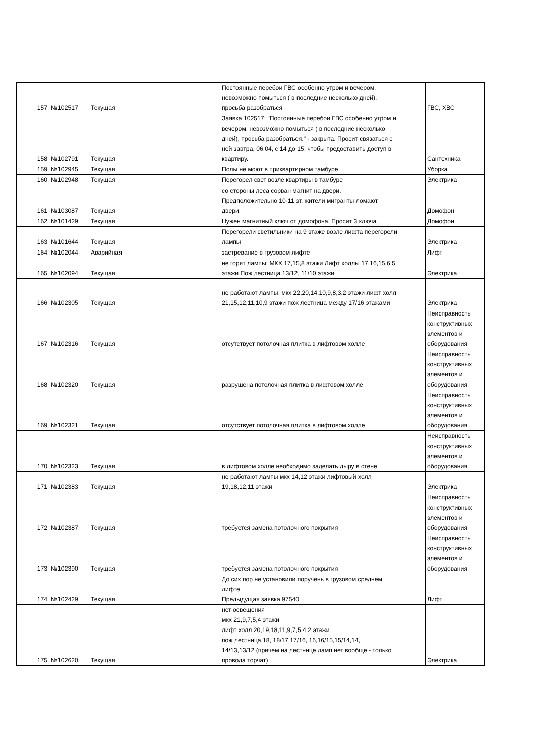| 157 | №102517 | Текущая | Постоянные перебои ГВС особенно утром и вечером, невозможно помыться ( в последние несколько дней), просьба разобраться | ГВС, ХВС |
| 158 | №102791 | Текущая | Заявка 102517: "Постоянные перебои ГВС особенно утром и вечером, невозможно помыться ( в последние несколько дней), просьба разобраться." - закрыта. Просит связаться с ней завтра, 06.04, с 14 до 15, чтобы предоставить доступ в квартиру. | Сантехника |
| 159 | №102945 | Текущая | Полы не моют в приквартирном тамбуре | Уборка |
| 160 | №102948 | Текущая | Перегорел свет возле квартиры в тамбуре | Электрика |
| 161 | №103087 | Текущая | со стороны леса сорван магнит на двери. Предположительно 10-11 эт. жители мигранты ломают двери. | Домофон |
| 162 | №101429 | Текущая | Нужен магнитный ключ от домофона. Просит 3 ключа. | Домофон |
| 163 | №101644 | Текущая | Перегорели светильники на 9 этаже возле лифта перегорели лампы | Электрика |
| 164 | №102044 | Аварийная | застревание в грузовом лифте | Лифт |
| 165 | №102094 | Текущая | не горят лампы: МКХ 17,15,8 этажи Лифт холлы 17,16,15,6,5 этажи Пож лестница 13/12, 11/10 этажи | Электрика |
| 166 | №102305 | Текущая | не работают лампы: мкх 22,20,14,10,9,8,3,2 этажи лифт холл 21,15,12,11,10,9 этажи пож лестница между 17/16 этажами | Электрика |
| 167 | №102316 | Текущая | отсутствует потолочная плитка в лифтовом холле | Неисправность конструктивных элементов и оборудования |
| 168 | №102320 | Текущая | разрушена потолочная плитка в лифтовом холле | Неисправность конструктивных элементов и оборудования |
| 169 | №102321 | Текущая | отсутствует потолочная плитка в лифтовом холле | Неисправность конструктивных элементов и оборудования |
| 170 | №102323 | Текущая | в лифтовом холле необходимо заделать дыру в стене | Неисправность конструктивных элементов и оборудования |
| 171 | №102383 | Текущая | не работают лампы мкх 14,12 этажи лифтовый холл 19,18,12,11 этажи | Электрика |
| 172 | №102387 | Текущая | требуется замена потолочного покрытия | Неисправность конструктивных элементов и оборудования |
| 173 | №102390 | Текущая | требуется замена потолочного покрытия | Неисправность конструктивных элементов и оборудования |
| 174 | №102429 | Текущая | До сих пор не установили поручень в грузовом среднем лифте Предыдущая заявка 97540 | Лифт |
| 175 | №102620 | Текущая | нет освещения мкх 21,9,7,5,4 этажи лифт холл 20,19,18,11,9,7,5,4,2 этажи пож лестница 18, 18/17,17/16, 16,16/15,15/14,14, 14/13,13/12 (причем на лестнице ламп нет вообще - только провода торчат) | Электрика |